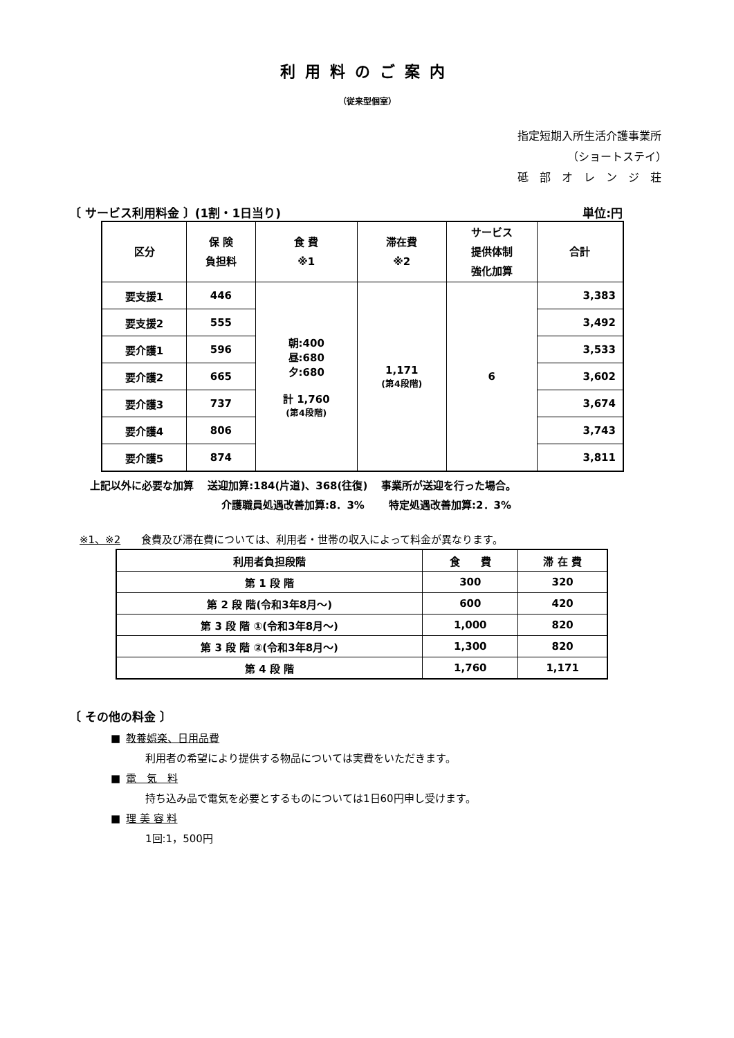利用料のご案内
（従来型個室）
指定短期入所生活介護事業所
（ショートステイ）　
砥　部　オ　レ　ン　ジ　荘
〔 サービス利用料金 〕(1割・1日当り) 単位:円
| 区分 | 保 険 負担料 | 食 費 ※1 | 滞在費 ※2 | サービス 提供体制 強化加算 | 合計 |
| --- | --- | --- | --- | --- | --- |
| 要支援1 | 446 | 朝:400 昼:680 夕:680 計 1,760 (第4段階) | 1,171 (第4段階) | 6 | 3,383 |
| 要支援2 | 555 | | | | 3,492 |
| 要介護1 | 596 | | | | 3,533 |
| 要介護2 | 665 | | | | 3,602 |
| 要介護3 | 737 | | | | 3,674 |
| 要介護4 | 806 | | | | 3,743 |
| 要介護5 | 874 | | | | 3,811 |
上記以外に必要な加算　 送迎加算:184(片道)、368(往復)　 事業所が送迎を行った場合。
介護職員処遇改善加算:8．3%　　 特定処遇改善加算:2．3%
※1、※2　　食費及び滞在費については、利用者・世帯の収入によって料金が異なります。
| 利用者負担段階 | 食 費 | 滞 在 費 |
| --- | --- | --- |
| 第 1 段 階 | 300 | 320 |
| 第 2 段 階(令和3年8月～) | 600 | 420 |
| 第 3 段 階 ①(令和3年8月～) | 1,000 | 820 |
| 第 3 段 階 ②(令和3年8月～) | 1,300 | 820 |
| 第 4 段 階 | 1,760 | 1,171 |
〔 その他の料金 〕
■ 教養娯楽、日用品費
利用者の希望により提供する物品については実費をいただきます。
■ 電　気　料
持ち込み品で電気を必要とするものについては1日60円申し受けます。
■ 理 美 容 料
1回:1，500円